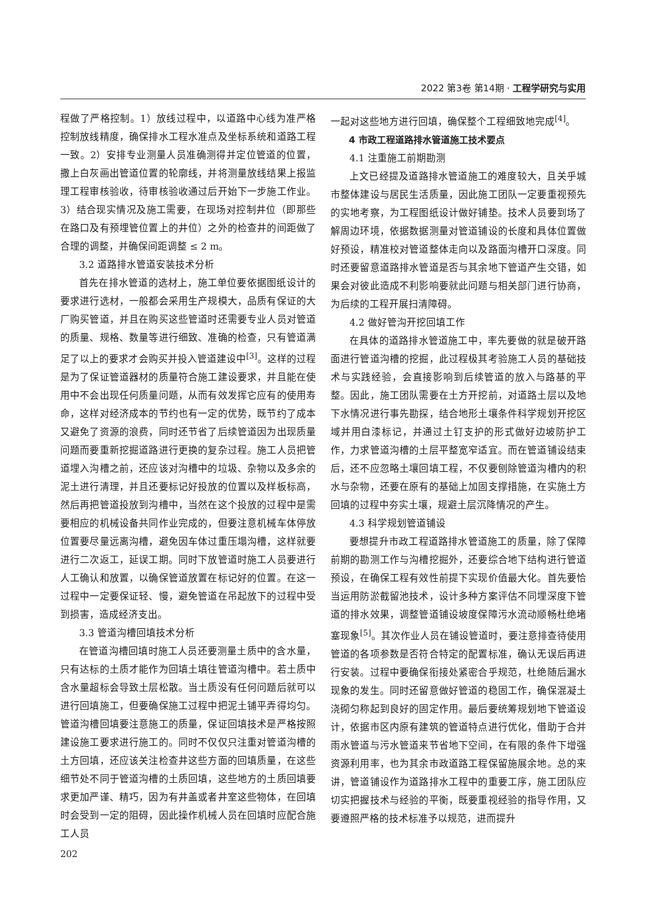2022 第3卷 第14期 · 工程学研究与实用
程做了严格控制。1）放线过程中，以道路中心线为准严格控制放线精度，确保排水工程水准点及坐标系统和道路工程一致。2）安排专业测量人员准确测得并定位管道的位置，撒上白灰画出管道位置的轮廓线，并将测量放线结果上报监理工程审核验收，待审核验收通过后开始下一步施工作业。3）结合现实情况及施工需要，在现场对控制井位（即那些在路口及有预埋管位置上的井位）之外的检查井的间距做了合理的调整，并确保间距调整 ≤ 2 m。
3.2 道路排水管道安装技术分析
首先在排水管道的选材上，施工单位要依据图纸设计的要求进行选材，一般都会采用生产规模大，品质有保证的大厂购买管道，并且在购买这些管道时还需要专业人员对管道的质量、规格、数量等进行细致、准确的检查，只有管道满足了以上的要求才会购买并投入管道建设中<sup>[3]</sup>。这样的过程是为了保证管道器材的质量符合施工建设要求，并且能在使用中不会出现任何质量问题，从而有效发挥它应有的使用寿命，这样对经济成本的节约也有一定的优势，既节约了成本又避免了资源的浪费，同时还节省了后续管道因为出现质量问题而要重新挖掘道路进行更换的复杂过程。施工人员把管道埋入沟槽之前，还应该对沟槽中的垃圾、杂物以及多余的泥土进行清理，并且还要标记好投放的位置以及样板标高，然后再把管道投放到沟槽中，当然在这个投放的过程中是需要相应的机械设备共同作业完成的，但要注意机械车体停放位置要尽量远离沟槽，避免因车体过重压塌沟槽，这样就要进行二次返工，延误工期。同时下放管道时施工人员要进行人工确认和放置，以确保管道放置在标记好的位置。在这一过程中一定要保证轻、慢，避免管道在吊起放下的过程中受到损害，造成经济支出。
3.3 管道沟槽回填技术分析
在管道沟槽回填时施工人员还要测量土质中的含水量，只有达标的土质才能作为回填土填往管道沟槽中。若土质中含水量超标会导致土层松散。当土质没有任何问题后就可以进行回填施工，但要确保施工过程中把泥土铺平弄得均匀。管道沟槽回填要注意施工的质量，保证回填技术是严格按照建设施工要求进行施工的。同时不仅仅只注重对管道沟槽的土方回填，还应该关注检查井这些方面的回填质量，在这些细节处不同于管道沟槽的土质回填，这些地方的土质回填要求更加严谨、精巧，因为有井盖或者井室这些物体，在回填时会受到一定的阻碍，因此操作机械人员在回填时应配合施工人员
一起对这些地方进行回填，确保整个工程细致地完成<sup>[4]</sup>。
4 市政工程道路排水管道施工技术要点
4.1 注重施工前期勘测
上文已经提及道路排水管道施工的难度较大，且关乎城市整体建设与居民生活质量，因此施工团队一定要重视预先的实地考察，为工程图纸设计做好铺垫。技术人员要到场了解周边环境，依据数据测量对管道铺设的长度和具体位置做好预设，精准校对管道整体走向以及路面沟槽开口深度。同时还要留意道路排水管道是否与其余地下管道产生交错，如果会对彼此造成不利影响要就此问题与相关部门进行协商，为后续的工程开展扫清障碍。
4.2 做好管沟开挖回填工作
在具体的道路排水管道施工中，率先要做的就是破开路面进行管道沟槽的挖掘，此过程极其考验施工人员的基础技术与实践经验，会直接影响到后续管道的放入与路基的平整。因此，施工团队需要在土方开挖前，对道路土层以及地下水情况进行事先勘探，结合地形土壤条件科学规划开挖区域并用白漆标记，并通过土钉支护的形式做好边坡防护工作，力求管道沟槽的土层平整宽窄适宜。而在管道铺设结束后，还不应忽略土壤回填工程，不仅要刨除管道沟槽内的积水与杂物，还要在原有的基础上加固支撑措施，在实施土方回填的过程中夯实土壤，规避土层沉降情况的产生。
4.3 科学规划管道铺设
要想提升市政工程道路排水管道施工的质量，除了保障前期的勘测工作与沟槽挖掘外，还要综合地下结构进行管道预设，在确保工程有效性前提下实现价值最大化。首先要恰当运用防淤截留池技术，设计多种方案评估不同埋深度下管道的排水效果，调整管道铺设坡度保障污水流动顺畅杜绝堵塞现象<sup>[5]</sup>。其次作业人员在铺设管道时，要注意排查待使用管道的各项参数是否符合特定的配置标准，确认无误后再进行安装。过程中要确保衔接处紧密合乎规范，杜绝随后漏水现象的发生。同时还留意做好管道的稳固工作，确保混凝土浇砌匀称起到良好的固定作用。最后要统筹规划地下管道设计，依据市区内原有建筑的管道特点进行优化，借助于合并雨水管道与污水管道来节省地下空间，在有限的条件下增强资源利用率，也为其余市政道路工程保留施展余地。总的来讲，管道铺设作为道路排水工程中的重要工序，施工团队应切实把握技术与经验的平衡，既要重视经验的指导作用，又要遵照严格的技术标准予以规范，进而提升
202